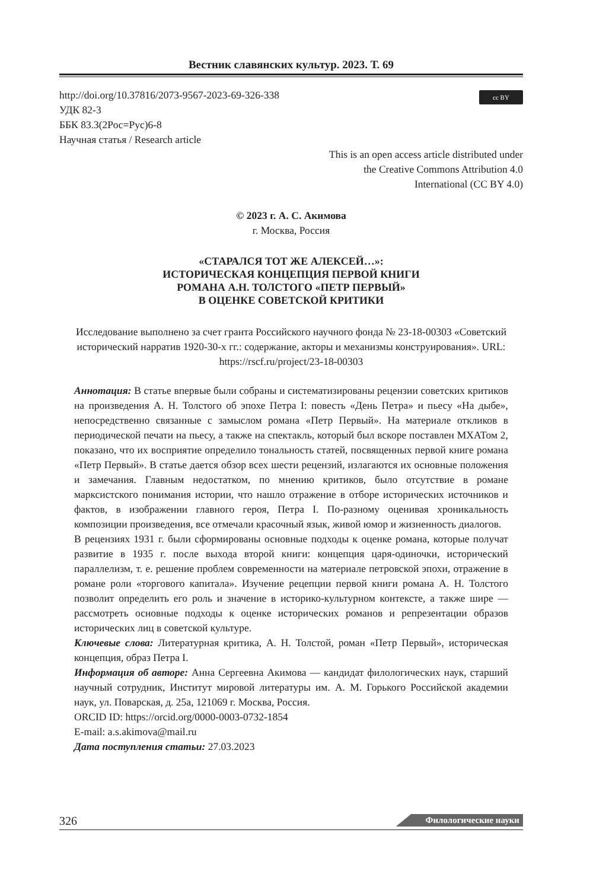Вестник славянских культур. 2023. Т. 69
cc BY
http://doi.org/10.37816/2073-9567-2023-69-326-338
УДК 82-3
ББК 83.3(2Рос=Рус)6-8
Научная статья / Research article
This is an open access article distributed under
the Creative Commons Attribution 4.0
International (CC BY 4.0)
© 2023 г. А. С. Акимова
г. Москва, Россия
«СТАРАЛСЯ ТОТ ЖЕ АЛЕКСЕЙ…»:
ИСТОРИЧЕСКАЯ КОНЦЕПЦИЯ ПЕРВОЙ КНИГИ
РОМАНА А.Н. ТОЛСТОГО «ПЕТР ПЕРВЫЙ»
В ОЦЕНКЕ СОВЕТСКОЙ КРИТИКИ
Исследование выполнено за счет гранта Российского научного фонда № 23-18-00303 «Советский исторический нарратив 1920-30-х гг.: содержание, акторы и механизмы конструирования». URL: https://rscf.ru/project/23-18-00303
Аннотация: В статье впервые были собраны и систематизированы рецензии советских критиков на произведения А. Н. Толстого об эпохе Петра I: повесть «День Петра» и пьесу «На дыбе», непосредственно связанные с замыслом романа «Петр Первый». На материале откликов в периодической печати на пьесу, а также на спектакль, который был вскоре поставлен МХАТом 2, показано, что их восприятие определило тональность статей, посвященных первой книге романа «Петр Первый». В статье дается обзор всех шести рецензий, излагаются их основные положения и замечания. Главным недостатком, по мнению критиков, было отсутствие в романе марксистского понимания истории, что нашло отражение в отборе исторических источников и фактов, в изображении главного героя, Петра I. По-разному оценивая хроникальность композиции произведения, все отмечали красочный язык, живой юмор и жизненность диалогов.
В рецензиях 1931 г. были сформированы основные подходы к оценке романа, которые получат развитие в 1935 г. после выхода второй книги: концепция царя-одиночки, исторический параллелизм, т. е. решение проблем современности на материале петровской эпохи, отражение в романе роли «торгового капитала». Изучение рецепции первой книги романа А. Н. Толстого позволит определить его роль и значение в историко-культурном контексте, а также шире — рассмотреть основные подходы к оценке исторических романов и репрезентации образов исторических лиц в советской культуре.
Ключевые слова: Литературная критика, А. Н. Толстой, роман «Петр Первый», историческая концепция, образ Петра I.
Информация об авторе: Анна Сергеевна Акимова — кандидат филологических наук, старший научный сотрудник, Институт мировой литературы им. А. М. Горького Российской академии наук, ул. Поварская, д. 25а, 121069 г. Москва, Россия.
ORCID ID: https://orcid.org/0000-0003-0732-1854
E-mail: a.s.akimova@mail.ru
Дата поступления статьи: 27.03.2023
326 Филологические науки